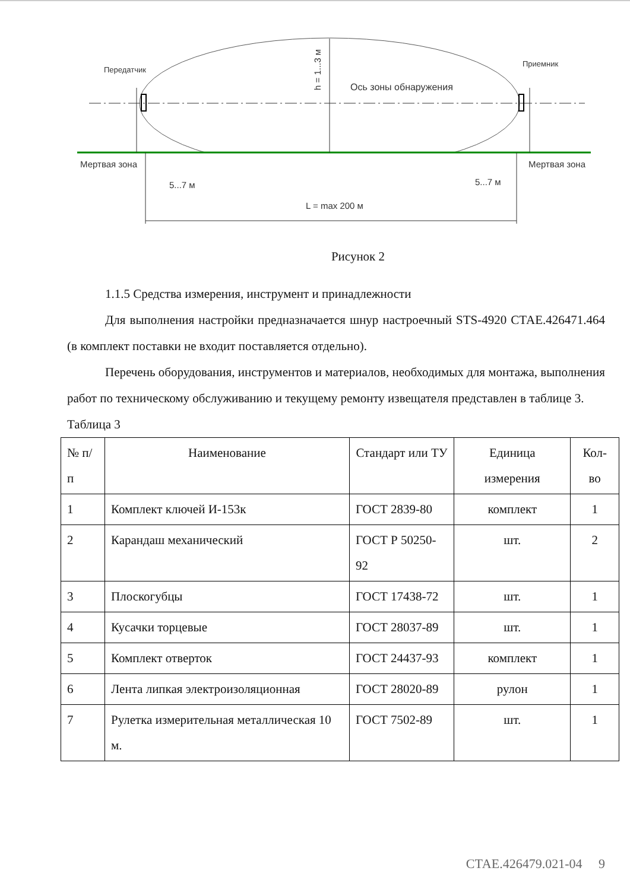Передатчик
Приемник
Ось зоны обнаружения
Мертвая зона
Мертвая зона
5...7 м
5...7 м
L = max 200 м
h = 1...3 м
Рисунок 2
1.1.5 Средства измерения, инструмент и принадлежности
Для выполнения настройки предназначается шнур настроечный STS-4920 СТАЕ.426471.464 (в комплект поставки не входит поставляется отдельно).
Перечень оборудования, инструментов и материалов, необходимых для монтажа, выполнения работ по техническому обслуживанию и текущему ремонту извещателя представлен в таблице 3.
Таблица 3
| № п/п | Наименование | Стандарт или ТУ | Единица измерения | Кол-во |
| --- | --- | --- | --- | --- |
| 1 | Комплект ключей И-153к | ГОСТ 2839-80 | комплект | 1 |
| 2 | Карандаш механический | ГОСТ Р 50250-92 | шт. | 2 |
| 3 | Плоскогубцы | ГОСТ 17438-72 | шт. | 1 |
| 4 | Кусачки торцевые | ГОСТ 28037-89 | шт. | 1 |
| 5 | Комплект отверток | ГОСТ 24437-93 | комплект | 1 |
| 6 | Лента липкая электроизоляционная | ГОСТ 28020-89 | рулон | 1 |
| 7 | Рулетка измерительная металлическая 10 м. | ГОСТ 7502-89 | шт. | 1 |
СТАЕ.426479.021-04 9